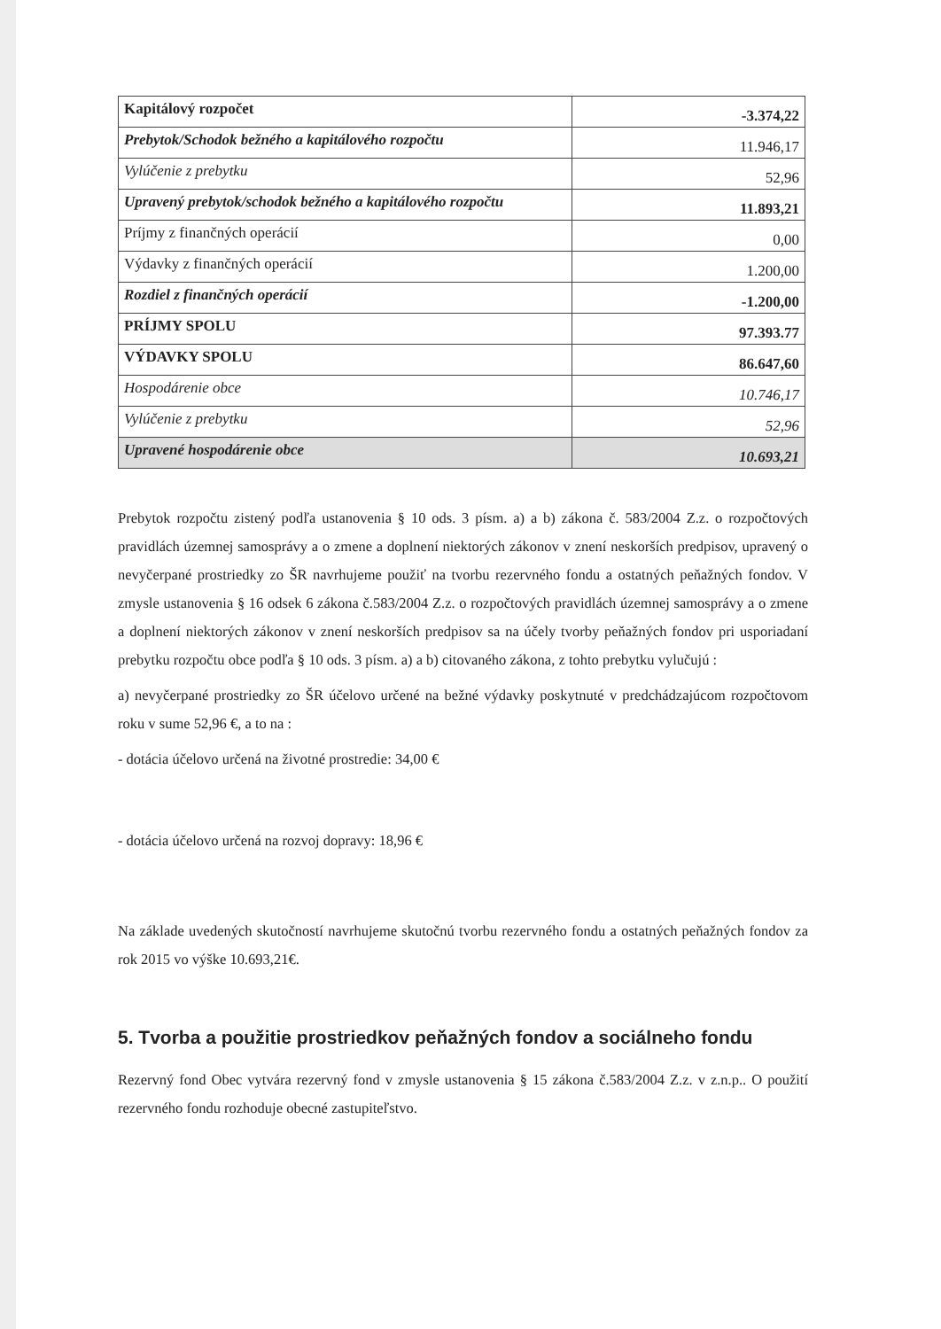| Kapitálový rozpočet | -3.374,22 |
| Prebytok/Schodok bežného a kapitálového rozpočtu | 11.946,17 |
| Vylúčenie z prebytku | 52,96 |
| Upravený prebytok/schodok bežného a kapitálového rozpočtu | 11.893,21 |
| Príjmy z finančných operácií | 0,00 |
| Výdavky z finančných operácií | 1.200,00 |
| Rozdiel z finančných operácií | -1.200,00 |
| PRÍJMY SPOLU | 97.393.77 |
| VÝDAVKY SPOLU | 86.647,60 |
| Hospodárenie obce | 10.746,17 |
| Vylúčenie z prebytku | 52,96 |
| Upravené hospodárenie obce | 10.693,21 |
Prebytok rozpočtu zistený podľa ustanovenia § 10 ods. 3 písm. a) a b) zákona č. 583/2004 Z.z. o rozpočtových pravidlách územnej samosprávy a o zmene a doplnení niektorých zákonov v znení neskorších predpisov, upravený o nevyčerpané prostriedky zo ŠR navrhujeme použiť na tvorbu rezervného fondu a ostatných peňažných fondov. V zmysle ustanovenia § 16 odsek 6 zákona č.583/2004 Z.z. o rozpočtových pravidlách územnej samosprávy a o zmene a doplnení niektorých zákonov v znení neskorších predpisov sa na účely tvorby peňažných fondov pri usporiadaní prebytku rozpočtu obce podľa § 10 ods. 3 písm. a) a b) citovaného zákona, z tohto prebytku vylučujú :
a) nevyčerpané prostriedky zo ŠR účelovo určené na bežné výdavky poskytnuté v predchádzajúcom rozpočtovom roku v sume 52,96 €, a to na :
- dotácia účelovo určená na životné prostredie: 34,00 €
- dotácia účelovo určená na rozvoj dopravy: 18,96 €
Na základe uvedených skutočností navrhujeme skutočnú tvorbu rezervného fondu a ostatných peňažných fondov za rok 2015 vo výške 10.693,21€.
5. Tvorba a použitie prostriedkov peňažných fondov a sociálneho fondu
Rezervný fond Obec vytvára rezervný fond v zmysle ustanovenia § 15 zákona č.583/2004 Z.z. v z.n.p.. O použití rezervného fondu rozhoduje obecné zastupiteľstvo.